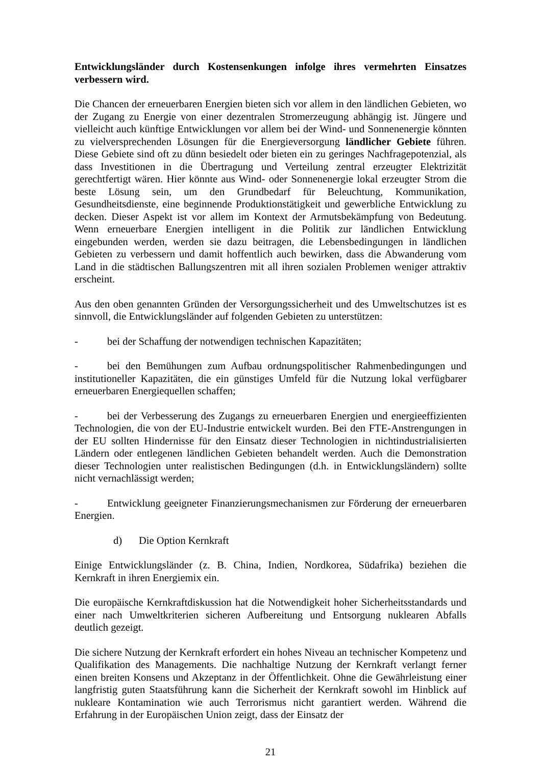Entwicklungsländer durch Kostensenkungen infolge ihres vermehrten Einsatzes verbessern wird.
Die Chancen der erneuerbaren Energien bieten sich vor allem in den ländlichen Gebieten, wo der Zugang zu Energie von einer dezentralen Stromerzeugung abhängig ist. Jüngere und vielleicht auch künftige Entwicklungen vor allem bei der Wind- und Sonnenenergie könnten zu vielversprechenden Lösungen für die Energieversorgung ländlicher Gebiete führen. Diese Gebiete sind oft zu dünn besiedelt oder bieten ein zu geringes Nachfragepotenzial, als dass Investitionen in die Übertragung und Verteilung zentral erzeugter Elektrizität gerechtfertigt wären. Hier könnte aus Wind- oder Sonnenenergie lokal erzeugter Strom die beste Lösung sein, um den Grundbedarf für Beleuchtung, Kommunikation, Gesundheitsdienste, eine beginnende Produktionstätigkeit und gewerbliche Entwicklung zu decken. Dieser Aspekt ist vor allem im Kontext der Armutsbekämpfung von Bedeutung. Wenn erneuerbare Energien intelligent in die Politik zur ländlichen Entwicklung eingebunden werden, werden sie dazu beitragen, die Lebensbedingungen in ländlichen Gebieten zu verbessern und damit hoffentlich auch bewirken, dass die Abwanderung vom Land in die städtischen Ballungszentren mit all ihren sozialen Problemen weniger attraktiv erscheint.
Aus den oben genannten Gründen der Versorgungssicherheit und des Umweltschutzes ist es sinnvoll, die Entwicklungsländer auf folgenden Gebieten zu unterstützen:
- bei der Schaffung der notwendigen technischen Kapazitäten;
- bei den Bemühungen zum Aufbau ordnungspolitischer Rahmenbedingungen und institutioneller Kapazitäten, die ein günstiges Umfeld für die Nutzung lokal verfügbarer erneuerbaren Energiequellen schaffen;
- bei der Verbesserung des Zugangs zu erneuerbaren Energien und energieeffizienten Technologien, die von der EU-Industrie entwickelt wurden. Bei den FTE-Anstrengungen in der EU sollten Hindernisse für den Einsatz dieser Technologien in nichtindustrialisierten Ländern oder entlegenen ländlichen Gebieten behandelt werden. Auch die Demonstration dieser Technologien unter realistischen Bedingungen (d.h. in Entwicklungsländern) sollte nicht vernachlässigt werden;
- Entwicklung geeigneter Finanzierungsmechanismen zur Förderung der erneuerbaren Energien.
d) Die Option Kernkraft
Einige Entwicklungsländer (z. B. China, Indien, Nordkorea, Südafrika) beziehen die Kernkraft in ihren Energiemix ein.
Die europäische Kernkraftdiskussion hat die Notwendigkeit hoher Sicherheitsstandards und einer nach Umweltkriterien sicheren Aufbereitung und Entsorgung nuklearen Abfalls deutlich gezeigt.
Die sichere Nutzung der Kernkraft erfordert ein hohes Niveau an technischer Kompetenz und Qualifikation des Managements. Die nachhaltige Nutzung der Kernkraft verlangt ferner einen breiten Konsens und Akzeptanz in der Öffentlichkeit. Ohne die Gewährleistung einer langfristig guten Staatsführung kann die Sicherheit der Kernkraft sowohl im Hinblick auf nukleare Kontamination wie auch Terrorismus nicht garantiert werden. Während die Erfahrung in der Europäischen Union zeigt, dass der Einsatz der
21